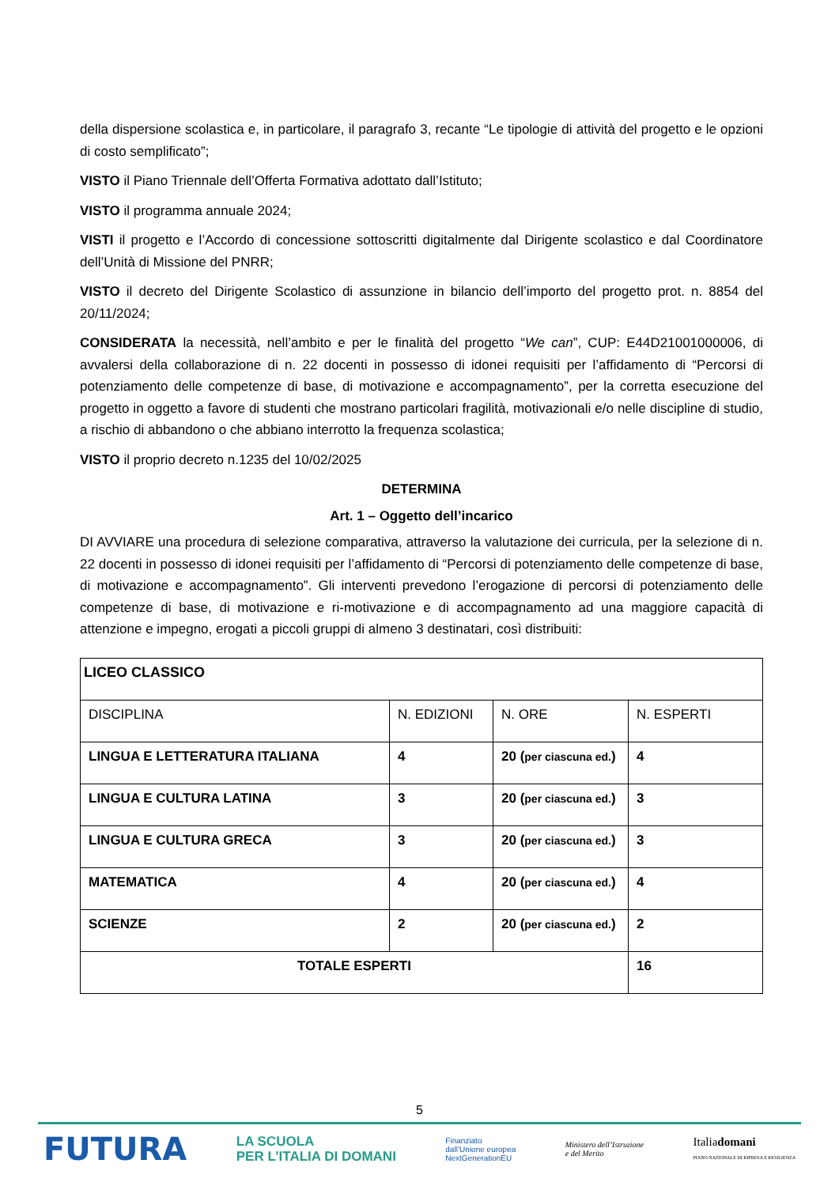della dispersione scolastica e, in particolare, il paragrafo 3, recante “Le tipologie di attività del progetto e le opzioni di costo semplificato”;
VISTO il Piano Triennale dell’Offerta Formativa adottato dall’Istituto;
VISTO il programma annuale 2024;
VISTI il progetto e l’Accordo di concessione sottoscritti digitalmente dal Dirigente scolastico e dal Coordinatore dell’Unità di Missione del PNRR;
VISTO il decreto del Dirigente Scolastico di assunzione in bilancio dell’importo del progetto prot. n. 8854 del 20/11/2024;
CONSIDERATA la necessità, nell’ambito e per le finalità del progetto “We can”, CUP: E44D21001000006, di avvalersi della collaborazione di n. 22 docenti in possesso di idonei requisiti per l’affidamento di “Percorsi di potenziamento delle competenze di base, di motivazione e accompagnamento”, per la corretta esecuzione del progetto in oggetto a favore di studenti che mostrano particolari fragilità, motivazionali e/o nelle discipline di studio, a rischio di abbandono o che abbiano interrotto la frequenza scolastica;
VISTO il proprio decreto n.1235 del 10/02/2025
DETERMINA
Art. 1 – Oggetto dell’incarico
DI AVVIARE una procedura di selezione comparativa, attraverso la valutazione dei curricula, per la selezione di n. 22 docenti in possesso di idonei requisiti per l’affidamento di “Percorsi di potenziamento delle competenze di base, di motivazione e accompagnamento”. Gli interventi prevedono l’erogazione di percorsi di potenziamento delle competenze di base, di motivazione e ri-motivazione e di accompagnamento ad una maggiore capacità di attenzione e impegno, erogati a piccoli gruppi di almeno 3 destinatari, così distribuiti:
| LICEO CLASSICO | | | |
| --- | --- | --- | --- |
| DISCIPLINA | N. EDIZIONI | N. ORE | N. ESPERTI |
| LINGUA E LETTERATURA ITALIANA | 4 | 20 ( per ciascuna ed. ) | 4 |
| LINGUA E CULTURA LATINA | 3 | 20 ( per ciascuna ed. ) | 3 |
| LINGUA E CULTURA GRECA | 3 | 20 ( per ciascuna ed. ) | 3 |
| MATEMATICA | 4 | 20 ( per ciascuna ed. ) | 4 |
| SCIENZE | 2 | 20 ( per ciascuna ed. ) | 2 |
| TOTALE ESPERTI | | | 16 |
5
FUTURA
LA SCUOLA
PER L’ITALIA DI DOMANI
Finanziato
dall’Unione europea
NextGenerationEU
Ministero dell’Istruzione
e del Merito
Italiadomani
PIANO NAZIONALE DI RIPRESA E RESILIENZA